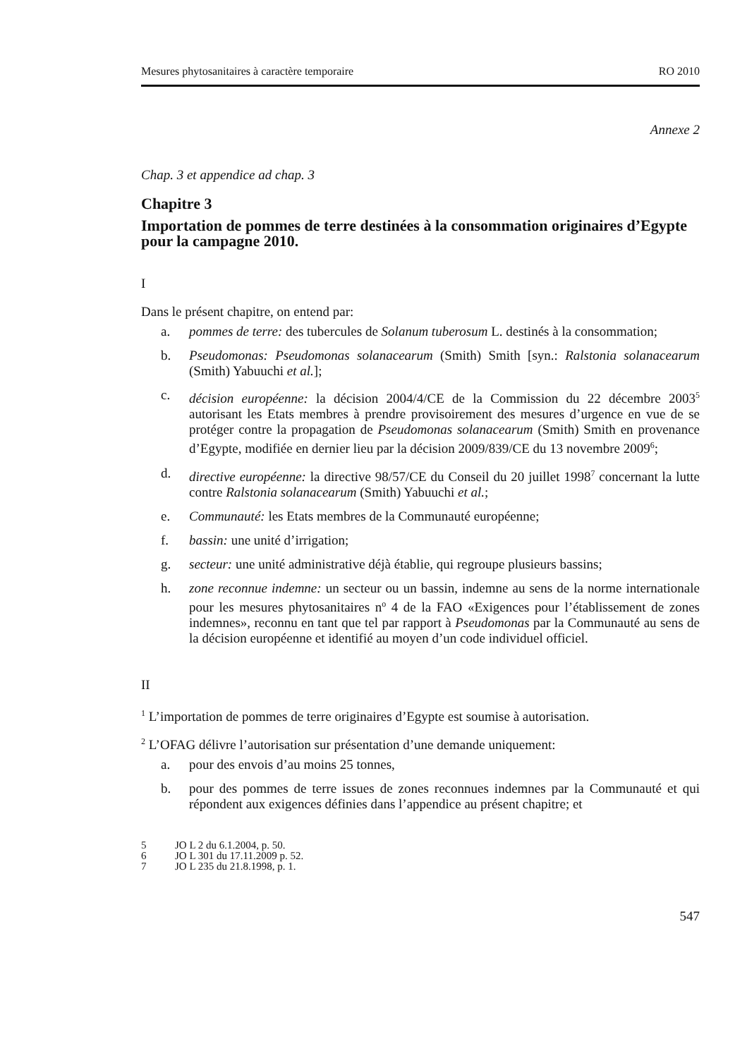Mesures phytosanitaires à caractère temporaire RO 2010
Annexe 2
Chap. 3 et appendice ad chap. 3
Chapitre 3
Importation de pommes de terre destinées à la consommation originaires d’Egypte pour la campagne 2010.
I
Dans le présent chapitre, on entend par:
a. pommes de terre: des tubercules de Solanum tuberosum L. destinés à la consommation;
b. Pseudomonas: Pseudomonas solanacearum (Smith) Smith [syn.: Ralstonia solanacearum (Smith) Yabuuchi et al.];
c. décision européenne: la décision 2004/4/CE de la Commission du 22 décembre 2003<sup>5</sup> autorisant les Etats membres à prendre provisoirement des mesures d’urgence en vue de se protéger contre la propagation de Pseudomonas solanacearum (Smith) Smith en provenance d’Egypte, modifiée en dernier lieu par la décision 2009/839/CE du 13 novembre 2009<sup>6</sup>;
d. directive européenne: la directive 98/57/CE du Conseil du 20 juillet 1998<sup>7</sup> concernant la lutte contre Ralstonia solanacearum (Smith) Yabuuchi et al.;
e. Communauté: les Etats membres de la Communauté européenne;
f. bassin: une unité d’irrigation;
g. secteur: une unité administrative déjà établie, qui regroupe plusieurs bassins;
h. zone reconnue indemne: un secteur ou un bassin, indemne au sens de la norme internationale pour les mesures phytosanitaires n<sup>o</sup> 4 de la FAO «Exigences pour l’établissement de zones indemnes», reconnu en tant que tel par rapport à Pseudomonas par la Communauté au sens de la décision européenne et identifié au moyen d’un code individuel officiel.
II
<sup>1</sup> L’importation de pommes de terre originaires d’Egypte est soumise à autorisation.
<sup>2</sup> L’OFAG délivre l’autorisation sur présentation d’une demande uniquement:
a. pour des envois d’au moins 25 tonnes,
b. pour des pommes de terre issues de zones reconnues indemnes par la Communauté et qui répondent aux exigences définies dans l’appendice au présent chapitre; et
5 JO L 2 du 6.1.2004, p. 50.
6 JO L 301 du 17.11.2009 p. 52.
7 JO L 235 du 21.8.1998, p. 1.
547